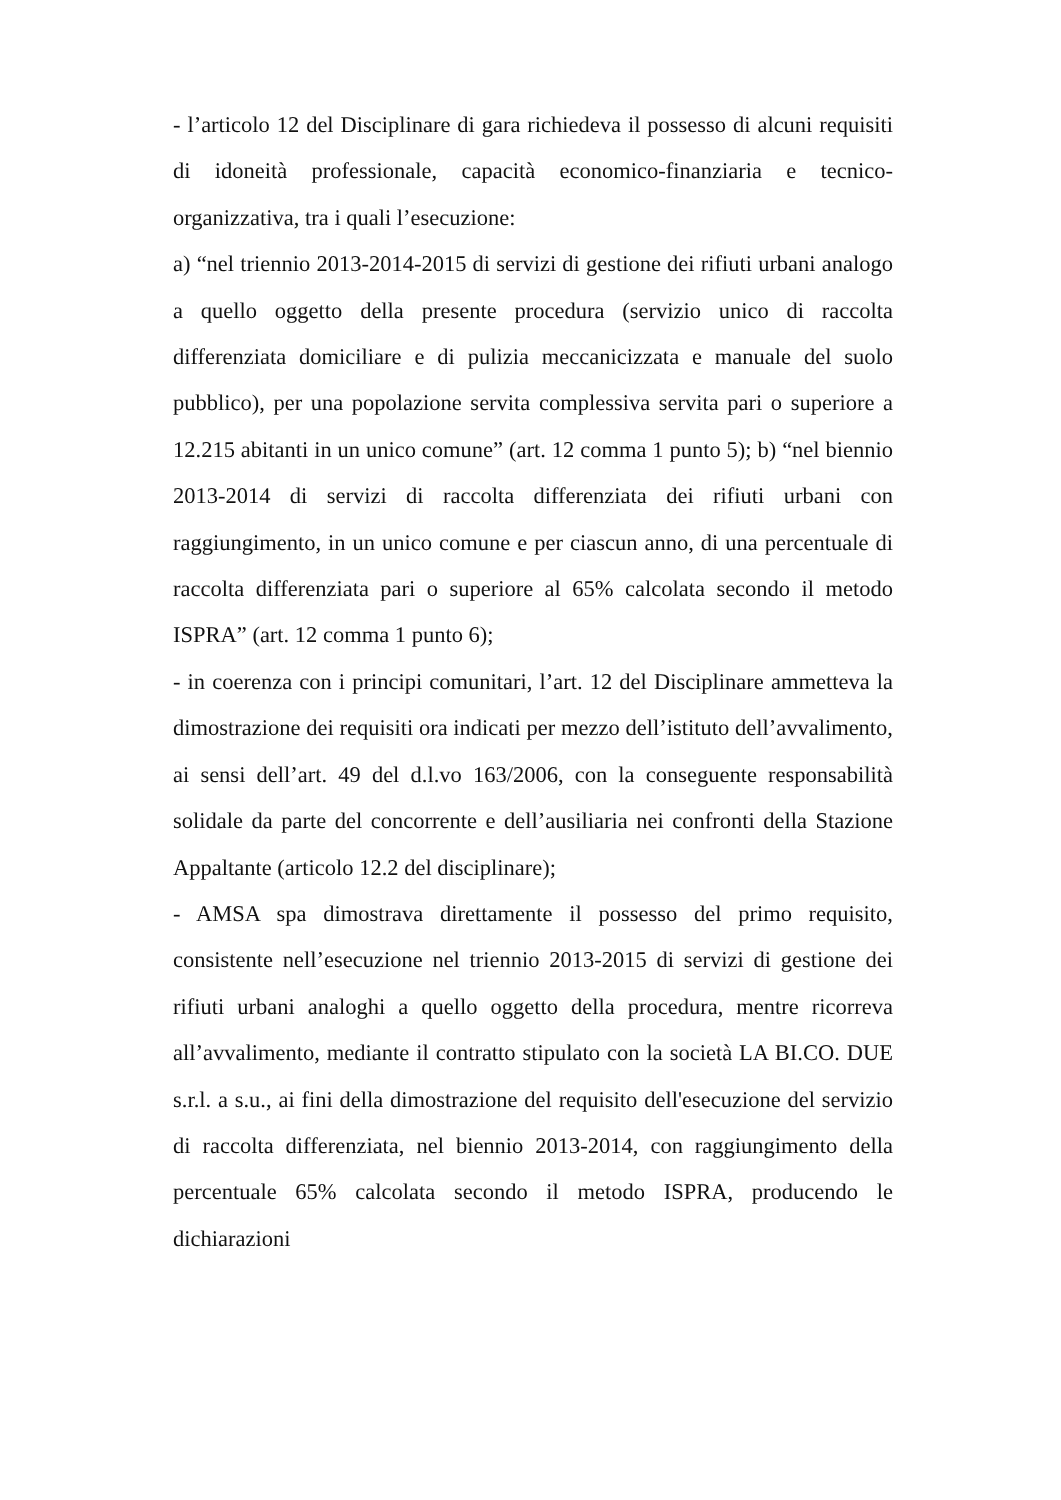- l’articolo 12 del Disciplinare di gara richiedeva il possesso di alcuni requisiti di idoneità professionale, capacità economico-finanziaria e tecnico-organizzativa, tra i quali l’esecuzione:
a) “nel triennio 2013-2014-2015 di servizi di gestione dei rifiuti urbani analogo a quello oggetto della presente procedura (servizio unico di raccolta differenziata domiciliare e di pulizia meccanicizzata e manuale del suolo pubblico), per una popolazione servita complessiva servita pari o superiore a 12.215 abitanti in un unico comune” (art. 12 comma 1 punto 5); b) “nel biennio 2013-2014 di servizi di raccolta differenziata dei rifiuti urbani con raggiungimento, in un unico comune e per ciascun anno, di una percentuale di raccolta differenziata pari o superiore al 65% calcolata secondo il metodo ISPRA” (art. 12 comma 1 punto 6);
- in coerenza con i principi comunitari, l’art. 12 del Disciplinare ammetteva la dimostrazione dei requisiti ora indicati per mezzo dell’istituto dell’avvalimento, ai sensi dell’art. 49 del d.l.vo 163/2006, con la conseguente responsabilità solidale da parte del concorrente e dell’ausiliaria nei confronti della Stazione Appaltante (articolo 12.2 del disciplinare);
- AMSA spa dimostrava direttamente il possesso del primo requisito, consistente nell’esecuzione nel triennio 2013-2015 di servizi di gestione dei rifiuti urbani analoghi a quello oggetto della procedura, mentre ricorreva all’avvalimento, mediante il contratto stipulato con la società LA BI.CO. DUE s.r.l. a s.u., ai fini della dimostrazione del requisito dell'esecuzione del servizio di raccolta differenziata, nel biennio 2013-2014, con raggiungimento della percentuale 65% calcolata secondo il metodo ISPRA, producendo le dichiarazioni